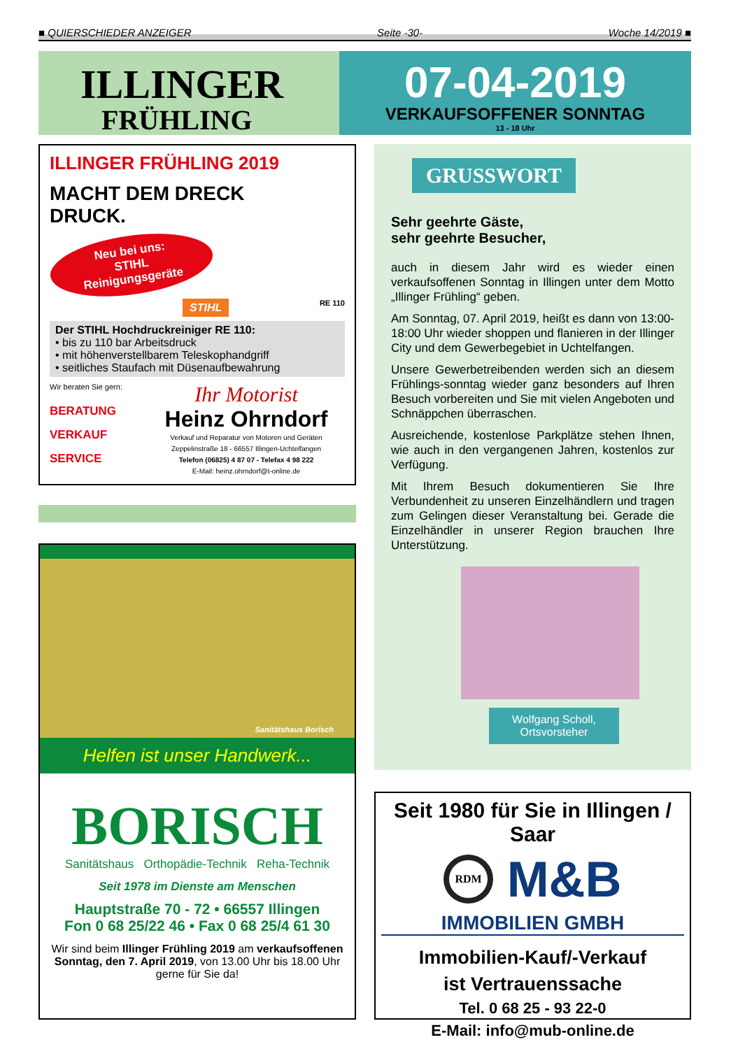■ QUIERSCHIEDER ANZEIGER Seite -30- Woche 14/2019 ■
ILLINGER
FRÜHLING
07-04-2019
VERKAUFSOFFENER SONNTAG
13 - 18 Uhr
ILLINGER FRÜHLING 2019
MACHT DEM DRECK
DRUCK.
Neu bei uns:
STIHL
Reinigungsgeräte
STIHL RE 110
Der STIHL Hochdruckreiniger RE 110:
• bis zu 110 bar Arbeitsdruck
• mit höhenverstellbarem Teleskophandgriff
• seitliches Staufach mit Düsenaufbewahrung
Wir beraten Sie gern:
BERATUNG
VERKAUF
SERVICE
Ihr Motorist
Heinz Ohrndorf
Verkauf und Reparatur von Motoren und Geräten
Zeppelinstraße 18 - 66557 Illingen-Uchtelfangen
Telefon (06825) 4 87 07 - Telefax 4 98 222
E-Mail: heinz.ohrndorf@t-online.de
GRUSSWORT
Sehr geehrte Gäste,
sehr geehrte Besucher,
auch in diesem Jahr wird es wieder einen verkaufsoffenen Sonntag in Illingen unter dem Motto „Illinger Frühling“ geben.
Am Sonntag, 07. April 2019, heißt es dann von 13:00-18:00 Uhr wieder shoppen und flanieren in der Illinger City und dem Gewerbegebiet in Uchtelfangen.
Unsere Gewerbetreibenden werden sich an diesem Frühlings-sonntag wieder ganz besonders auf Ihren Besuch vorbereiten und Sie mit vielen Angeboten und Schnäppchen überraschen.
Ausreichende, kostenlose Parkplätze stehen Ihnen, wie auch in den vergangenen Jahren, kostenlos zur Verfügung.
Mit Ihrem Besuch dokumentieren Sie Ihre Verbundenheit zu unseren Einzelhändlern und tragen zum Gelingen dieser Veranstaltung bei. Gerade die Einzelhändler in unserer Region brauchen Ihre Unterstützung.
Wolfgang Scholl,
Ortsvorsteher
Sanitätshaus Borisch
Helfen ist unser Handwerk...
BORISCH
Sanitätshaus Orthopädie-Technik Reha-Technik
Seit 1978 im Dienste am Menschen
Hauptstraße 70 - 72 • 66557 Illingen
Fon 0 68 25/22 46 • Fax 0 68 25/4 61 30
Wir sind beim Illinger Frühling 2019 am verkaufsoffenen Sonntag, den 7. April 2019, von 13.00 Uhr bis 18.00 Uhr gerne für Sie da!
Seit 1980 für Sie in Illingen / Saar
RDM M&B
IMMOBILIEN GMBH
Immobilien-Kauf/-Verkauf
ist Vertrauenssache
Tel. 0 68 25 - 93 22-0
E-Mail: info@mub-online.de